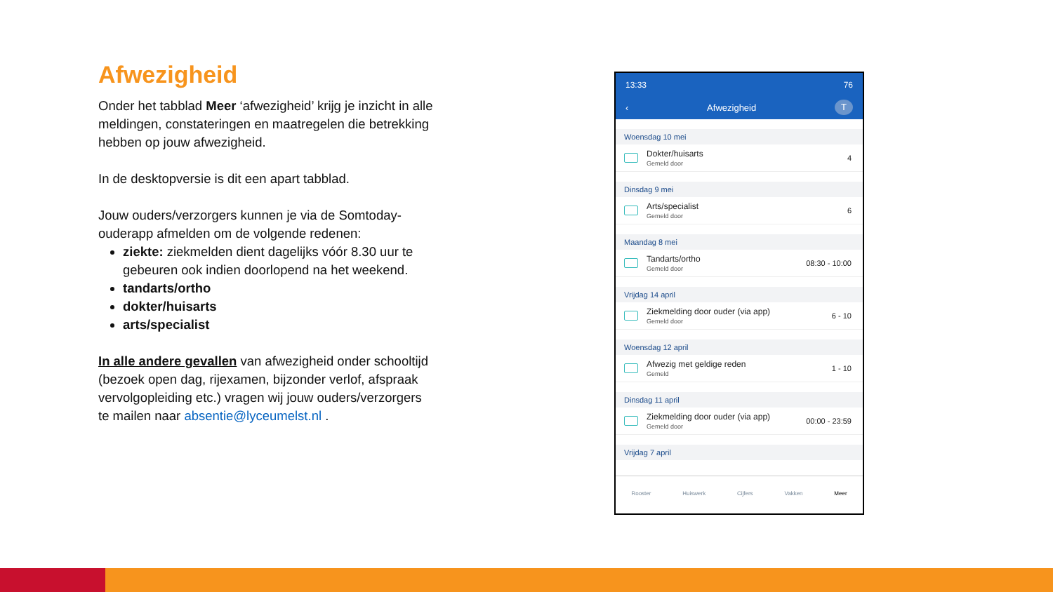Afwezigheid
Onder het tabblad Meer ‘afwezigheid’ krijg je inzicht in alle meldingen, constateringen en maatregelen die betrekking hebben op jouw afwezigheid.
In de desktopversie is dit een apart tabblad.
Jouw ouders/verzorgers kunnen je via de Somtoday-ouderapp afmelden om de volgende redenen:
ziekte: ziekmelden dient dagelijks vóór 8.30 uur te gebeuren ook indien doorlopend na het weekend.
tandarts/ortho
dokter/huisarts
arts/specialist
In alle andere gevallen van afwezigheid onder schooltijd (bezoek open dag, rijexamen, bijzonder verlof, afspraak vervolgopleiding etc.) vragen wij jouw ouders/verzorgers te mailen naar absentie@lyceumelst.nl .
13:33 76
‹ Afwezigheid T
Woensdag 10 mei
Dokter/huisarts
Gemeld door
4
Dinsdag 9 mei
Arts/specialist
Gemeld door
6
Maandag 8 mei
Tandarts/ortho
Gemeld door
08:30 - 10:00
Vrijdag 14 april
Ziekmelding door ouder (via app)
Gemeld door
6 - 10
Woensdag 12 april
Afwezig met geldige reden
Gemeld
1 - 10
Dinsdag 11 april
Ziekmelding door ouder (via app)
Gemeld door
00:00 - 23:59
Vrijdag 7 april
Rooster Huiswerk Cijfers Vakken Meer